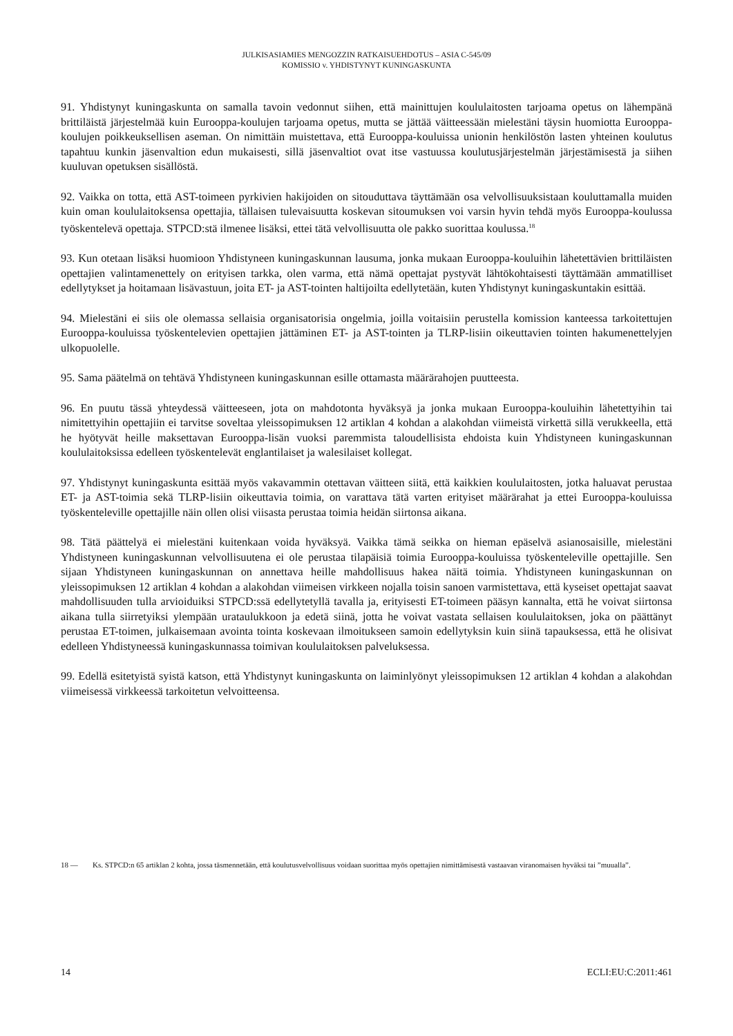JULKISASIAMIES MENGOZZIN RATKAISUEHDOTUS – ASIA C-545/09
KOMISSIO v. YHDISTYNYT KUNINGASKUNTA
91. Yhdistynyt kuningaskunta on samalla tavoin vedonnut siihen, että mainittujen koululaitosten tarjoama opetus on lähempänä brittiläistä järjestelmää kuin Eurooppa-koulujen tarjoama opetus, mutta se jättää väitteessään mielestäni täysin huomiotta Eurooppa-koulujen poikkeuksellisen aseman. On nimittäin muistettava, että Eurooppa-kouluissa unionin henkilöstön lasten yhteinen koulutus tapahtuu kunkin jäsenvaltion edun mukaisesti, sillä jäsenvaltiot ovat itse vastuussa koulutusjärjestelmän järjestämisestä ja siihen kuuluvan opetuksen sisällöstä.
92. Vaikka on totta, että AST-toimeen pyrkivien hakijoiden on sitouduttava täyttämään osa velvollisuuksistaan kouluttamalla muiden kuin oman koululaitoksensa opettajia, tällaisen tulevaisuutta koskevan sitoumuksen voi varsin hyvin tehdä myös Eurooppa-koulussa työskentelevä opettaja. STPCD:stä ilmenee lisäksi, ettei tätä velvollisuutta ole pakko suorittaa koulussa.<sup>18</sup>
93. Kun otetaan lisäksi huomioon Yhdistyneen kuningaskunnan lausuma, jonka mukaan Eurooppa-kouluihin lähetettävien brittiläisten opettajien valintamenettely on erityisen tarkka, olen varma, että nämä opettajat pystyvät lähtökohtaisesti täyttämään ammatilliset edellytykset ja hoitamaan lisävastuun, joita ET- ja AST-tointen haltijoilta edellytetään, kuten Yhdistynyt kuningaskuntakin esittää.
94. Mielestäni ei siis ole olemassa sellaisia organisatorisia ongelmia, joilla voitaisiin perustella komission kanteessa tarkoitettujen Eurooppa-kouluissa työskentelevien opettajien jättäminen ET- ja AST-tointen ja TLRP-lisiin oikeuttavien tointen hakumenettelyjen ulkopuolelle.
95. Sama päätelmä on tehtävä Yhdistyneen kuningaskunnan esille ottamasta määrärahojen puutteesta.
96. En puutu tässä yhteydessä väitteeseen, jota on mahdotonta hyväksyä ja jonka mukaan Eurooppa-kouluihin lähetettyihin tai nimitettyihin opettajiin ei tarvitse soveltaa yleissopimuksen 12 artiklan 4 kohdan a alakohdan viimeistä virkettä sillä verukkeella, että he hyötyvät heille maksettavan Eurooppa-lisän vuoksi paremmista taloudellisista ehdoista kuin Yhdistyneen kuningaskunnan koululaitoksissa edelleen työskentelevät englantilaiset ja walesilaiset kollegat.
97. Yhdistynyt kuningaskunta esittää myös vakavammin otettavan väitteen siitä, että kaikkien koululaitosten, jotka haluavat perustaa ET- ja AST-toimia sekä TLRP-lisiin oikeuttavia toimia, on varattava tätä varten erityiset määrärahat ja ettei Eurooppa-kouluissa työskenteleville opettajille näin ollen olisi viisasta perustaa toimia heidän siirtonsa aikana.
98. Tätä päättelyä ei mielestäni kuitenkaan voida hyväksyä. Vaikka tämä seikka on hieman epäselvä asianosaisille, mielestäni Yhdistyneen kuningaskunnan velvollisuutena ei ole perustaa tilapäisiä toimia Eurooppa-kouluissa työskenteleville opettajille. Sen sijaan Yhdistyneen kuningaskunnan on annettava heille mahdollisuus hakea näitä toimia. Yhdistyneen kuningaskunnan on yleissopimuksen 12 artiklan 4 kohdan a alakohdan viimeisen virkkeen nojalla toisin sanoen varmistettava, että kyseiset opettajat saavat mahdollisuuden tulla arvioiduiksi STPCD:ssä edellytetyllä tavalla ja, erityisesti ET-toimeen pääsyn kannalta, että he voivat siirtonsa aikana tulla siirretyiksi ylempään urataulukkoon ja edetä siinä, jotta he voivat vastata sellaisen koululaitoksen, joka on päättänyt perustaa ET-toimen, julkaisemaan avointa tointa koskevaan ilmoitukseen samoin edellytyksin kuin siinä tapauksessa, että he olisivat edelleen Yhdistyneessä kuningaskunnassa toimivan koululaitoksen palveluksessa.
99. Edellä esitetyistä syistä katson, että Yhdistynyt kuningaskunta on laiminlyönyt yleissopimuksen 12 artiklan 4 kohdan a alakohdan viimeisessä virkkeessä tarkoitetun velvoitteensa.
18 — Ks. STPCD:n 65 artiklan 2 kohta, jossa täsmennetään, että koulutusvelvollisuus voidaan suorittaa myös opettajien nimittämisestä vastaavan viranomaisen hyväksi tai ”muualla”.
14 ECLI:EU:C:2011:461